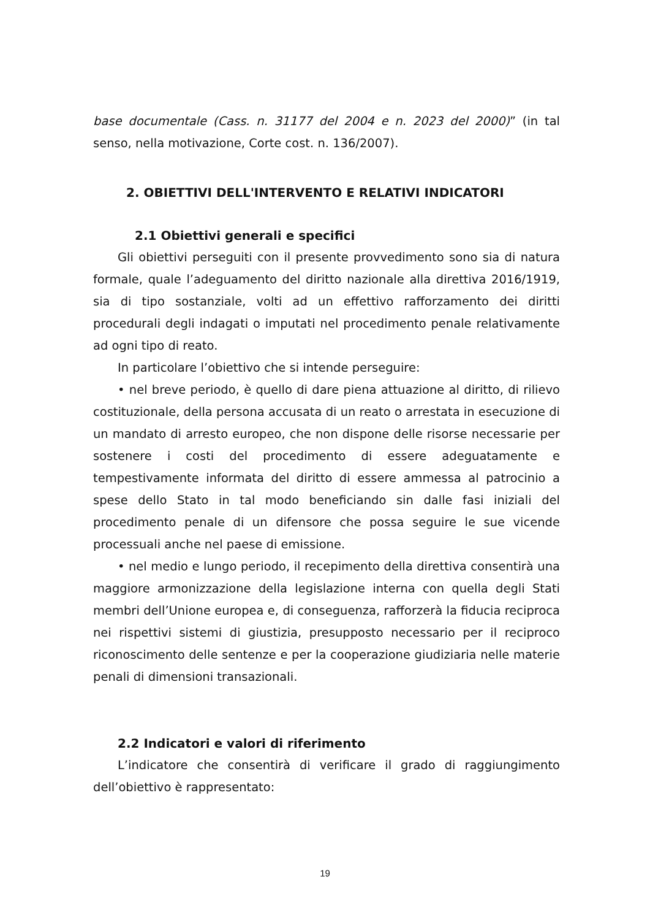base documentale (Cass. n. 31177 del 2004 e n. 2023 del 2000)” (in tal senso, nella motivazione, Corte cost. n. 136/2007).
2. OBIETTIVI DELL'INTERVENTO E RELATIVI INDICATORI
2.1 Obiettivi generali e specifici
Gli obiettivi perseguiti con il presente provvedimento sono sia di natura formale, quale l’adeguamento del diritto nazionale alla direttiva 2016/1919, sia di tipo sostanziale, volti ad un effettivo rafforzamento dei diritti procedurali degli indagati o imputati nel procedimento penale relativamente ad ogni tipo di reato.
In particolare l’obiettivo che si intende perseguire:
• nel breve periodo, è quello di dare piena attuazione al diritto, di rilievo costituzionale, della persona accusata di un reato o arrestata in esecuzione di un mandato di arresto europeo, che non dispone delle risorse necessarie per sostenere i costi del procedimento di essere adeguatamente e tempestivamente informata del diritto di essere ammessa al patrocinio a spese dello Stato in tal modo beneficiando sin dalle fasi iniziali del procedimento penale di un difensore che possa seguire le sue vicende processuali anche nel paese di emissione.
• nel medio e lungo periodo, il recepimento della direttiva consentirà una maggiore armonizzazione della legislazione interna con quella degli Stati membri dell’Unione europea e, di conseguenza, rafforzerà la fiducia reciproca nei rispettivi sistemi di giustizia, presupposto necessario per il reciproco riconoscimento delle sentenze e per la cooperazione giudiziaria nelle materie penali di dimensioni transazionali.
2.2 Indicatori e valori di riferimento
L’indicatore che consentirà di verificare il grado di raggiungimento dell’obiettivo è rappresentato:
19